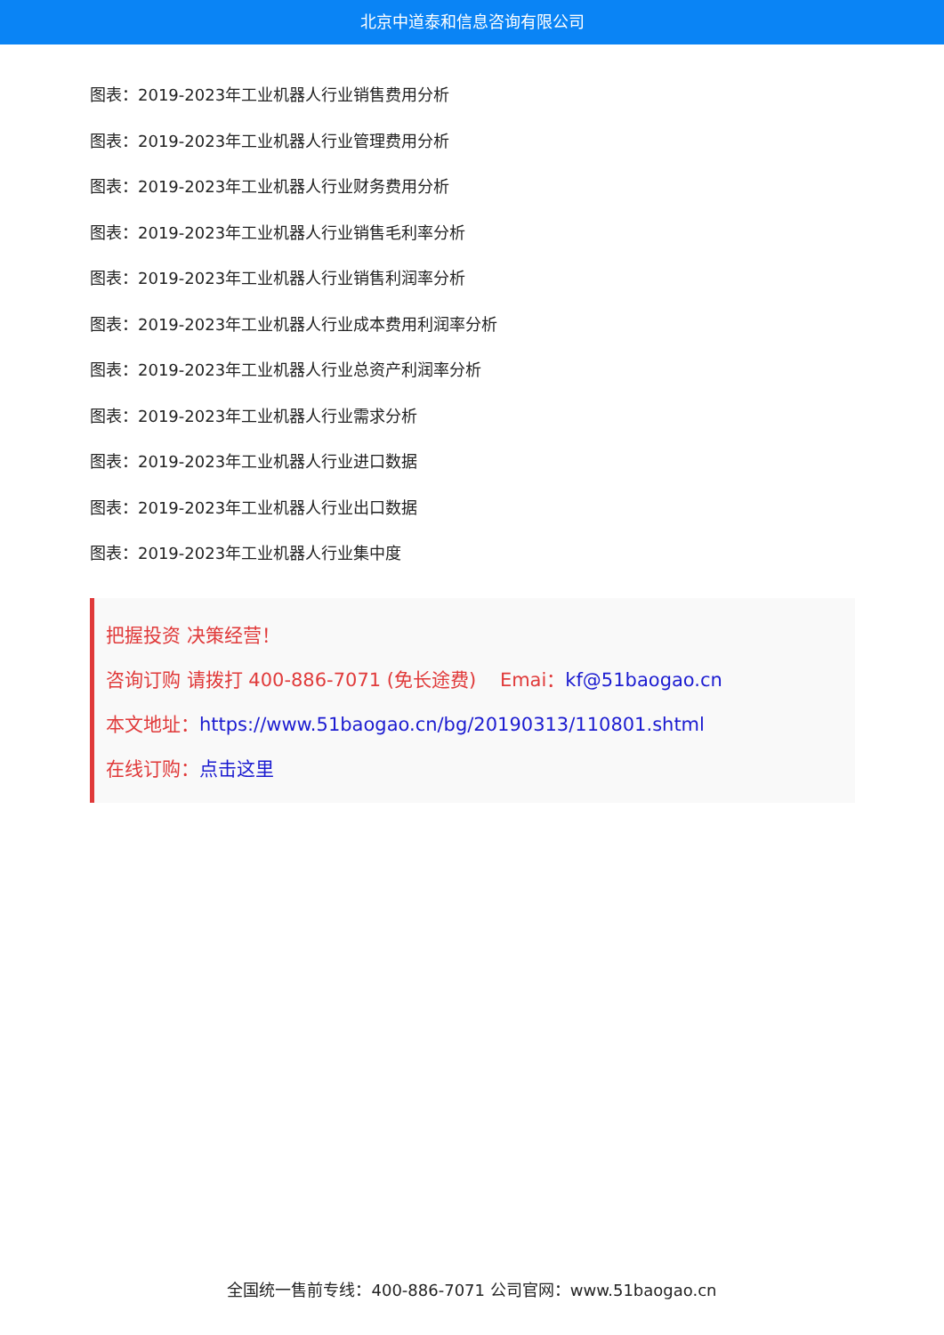北京中道泰和信息咨询有限公司
图表：2019-2023年工业机器人行业销售费用分析
图表：2019-2023年工业机器人行业管理费用分析
图表：2019-2023年工业机器人行业财务费用分析
图表：2019-2023年工业机器人行业销售毛利率分析
图表：2019-2023年工业机器人行业销售利润率分析
图表：2019-2023年工业机器人行业成本费用利润率分析
图表：2019-2023年工业机器人行业总资产利润率分析
图表：2019-2023年工业机器人行业需求分析
图表：2019-2023年工业机器人行业进口数据
图表：2019-2023年工业机器人行业出口数据
图表：2019-2023年工业机器人行业集中度
把握投资 决策经营！
咨询订购 请拨打 400-886-7071 (免长途费) Emai：kf@51baogao.cn
本文地址：https://www.51baogao.cn/bg/20190313/110801.shtml
在线订购：点击这里
全国统一售前专线：400-886-7071 公司官网：www.51baogao.cn